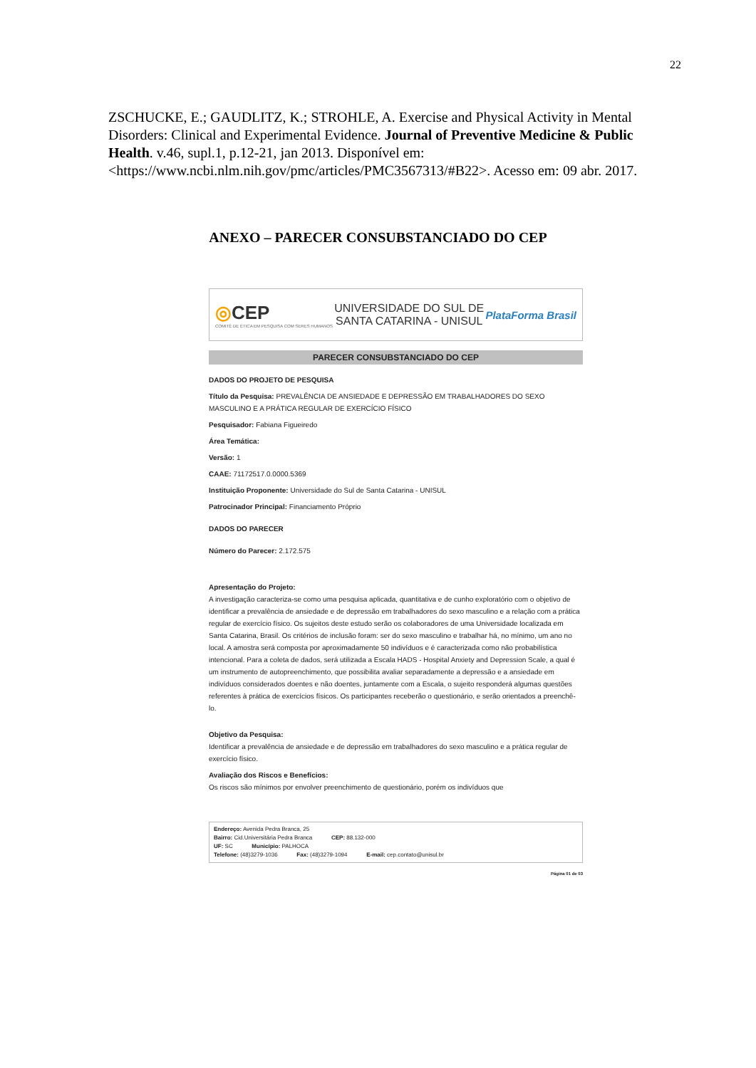22
ZSCHUCKE, E.; GAUDLITZ, K.; STROHLE, A. Exercise and Physical Activity in Mental Disorders: Clinical and Experimental Evidence. Journal of Preventive Medicine & Public Health. v.46, supl.1, p.12-21, jan 2013. Disponível em: <https://www.ncbi.nlm.nih.gov/pmc/articles/PMC3567313/#B22>. Acesso em: 09 abr. 2017.
ANEXO – PARECER CONSUBSTANCIADO DO CEP
◎CEP
COMITÊ DE ÉTICA EM PESQUISA COM SERES HUMANOS
UNIVERSIDADE DO SUL DE
SANTA CATARINA - UNISUL
PlataForma Brasil
PARECER CONSUBSTANCIADO DO CEP
DADOS DO PROJETO DE PESQUISA
Título da Pesquisa: PREVALÊNCIA DE ANSIEDADE E DEPRESSÃO EM TRABALHADORES DO SEXO MASCULINO E A PRÁTICA REGULAR DE EXERCÍCIO FÍSICO
Pesquisador: Fabiana Figueiredo
Área Temática:
Versão: 1
CAAE: 71172517.0.0000.5369
Instituição Proponente: Universidade do Sul de Santa Catarina - UNISUL
Patrocinador Principal: Financiamento Próprio
DADOS DO PARECER
Número do Parecer: 2.172.575
Apresentação do Projeto:
A investigação caracteriza-se como uma pesquisa aplicada, quantitativa e de cunho exploratório com o objetivo de identificar a prevalência de ansiedade e de depressão em trabalhadores do sexo masculino e a relação com a prática regular de exercício físico. Os sujeitos deste estudo serão os colaboradores de uma Universidade localizada em Santa Catarina, Brasil. Os critérios de inclusão foram: ser do sexo masculino e trabalhar há, no mínimo, um ano no local. A amostra será composta por aproximadamente 50 indivíduos e é caracterizada como não probabilística intencional. Para a coleta de dados, será utilizada a Escala HADS - Hospital Anxiety and Depression Scale, a qual é um instrumento de autopreenchimento, que possibilita avaliar separadamente a depressão e a ansiedade em indivíduos considerados doentes e não doentes, juntamente com a Escala, o sujeito responderá algumas questões referentes à prática de exercícios físicos. Os participantes receberão o questionário, e serão orientados a preenchê-lo.
Objetivo da Pesquisa:
Identificar a prevalência de ansiedade e de depressão em trabalhadores do sexo masculino e a prática regular de exercício físico.
Avaliação dos Riscos e Benefícios:
Os riscos são mínimos por envolver preenchimento de questionário, porém os indivíduos que
Endereço: Avenida Pedra Branca, 25
Bairro: Cid.Universitária Pedra Branca CEP: 88.132-000
UF: SC Município: PALHOCA
Telefone: (48)3279-1036 Fax: (48)3279-1094 E-mail: cep.contato@unisul.br
Página 01 de 03